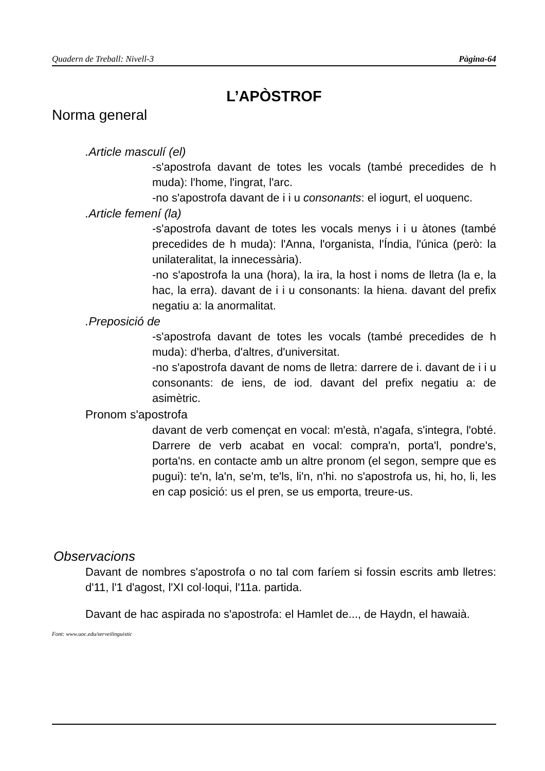Quadern de Treball: Nivell-3 Pàgina-64
L’APÒSTROF
Norma general
.Article masculí (el)
-s'apostrofa davant de totes les vocals (també precedides de h muda): l'home, l'ingrat, l'arc.
-no s'apostrofa davant de i i u consonants: el iogurt, el uoquenc.
.Article femení (la)
-s'apostrofa davant de totes les vocals menys i i u àtones (també precedides de h muda): l'Anna, l'organista, l'Índia, l'única (però: la unilateralitat, la innecessària).
-no s'apostrofa la una (hora), la ira, la host i noms de lletra (la e, la hac, la erra). davant de i i u consonants: la hiena. davant del prefix negatiu a: la anormalitat.
.Preposició de
-s'apostrofa davant de totes les vocals (també precedides de h muda): d'herba, d'altres, d'universitat.
-no s'apostrofa davant de noms de lletra: darrere de i. davant de i i u consonants: de iens, de iod. davant del prefix negatiu a: de asimètric.
Pronom s'apostrofa
davant de verb començat en vocal: m'està, n'agafa, s'integra, l'obté. Darrere de verb acabat en vocal: compra'n, porta'l, pondre's, porta'ns. en contacte amb un altre pronom (el segon, sempre que es pugui): te'n, la'n, se'm, te'ls, li'n, n'hi. no s'apostrofa us, hi, ho, li, les en cap posició: us el pren, se us emporta, treure-us.
Observacions
Davant de nombres s'apostrofa o no tal com faríem si fossin escrits amb lletres: d'11, l'1 d'agost, l'XI col·loqui, l'11a. partida.
Davant de hac aspirada no s'apostrofa: el Hamlet de..., de Haydn, el hawaià.
Font: www.uoc.edu/serveilinguistic